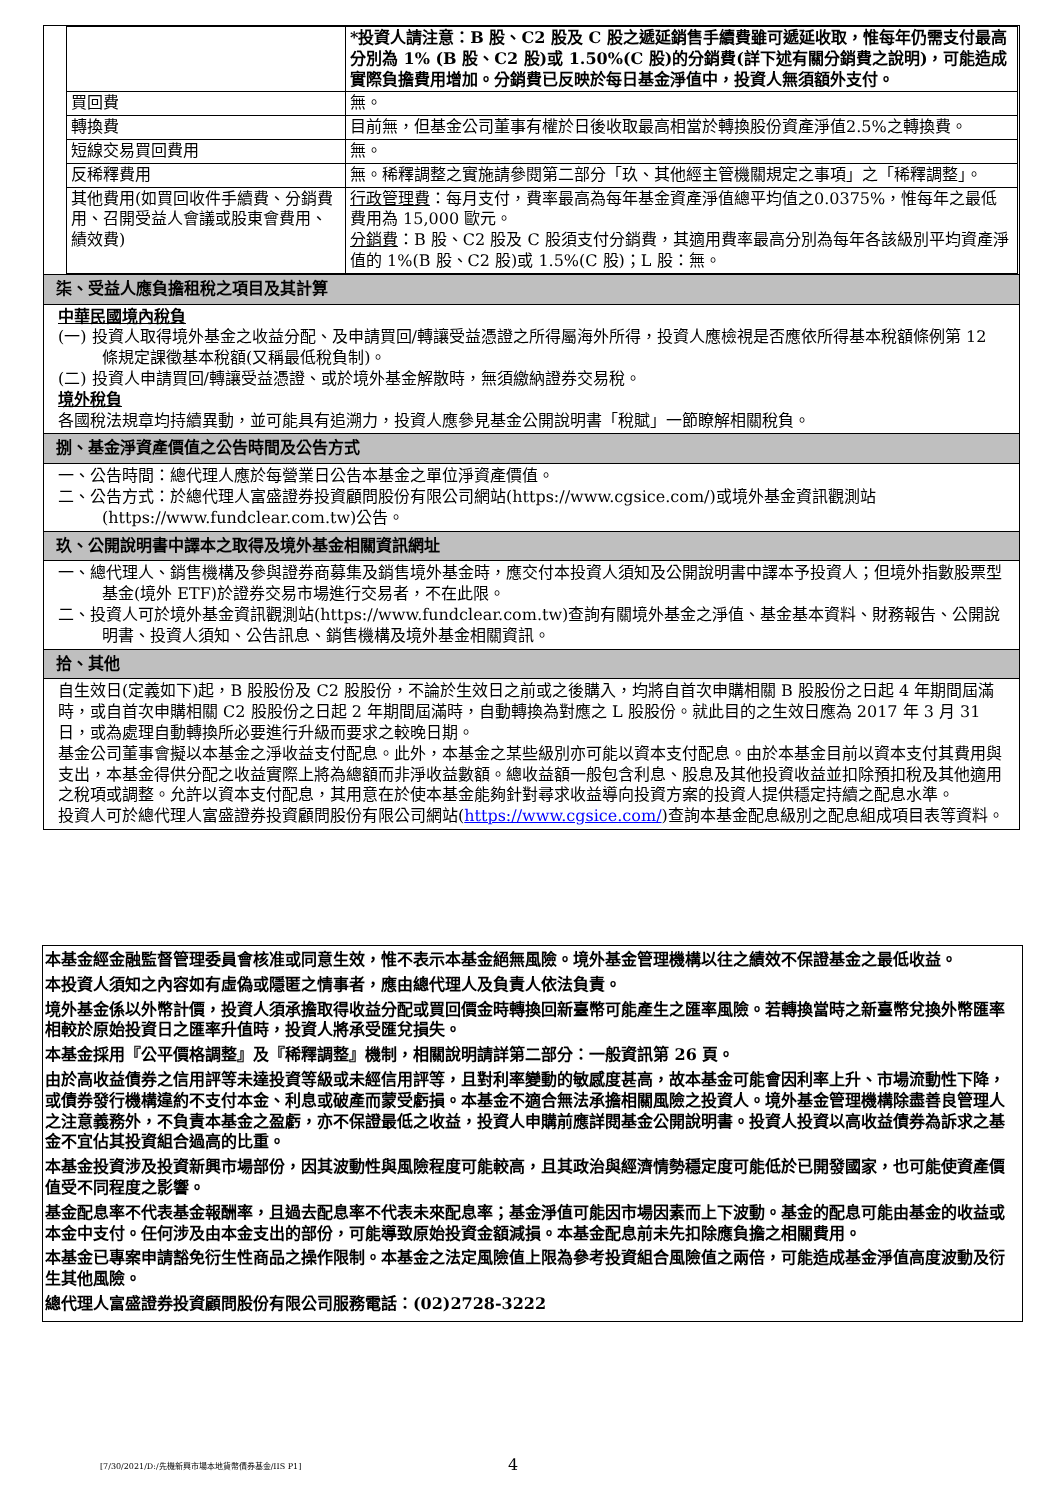| | *投資人請注意：B 股、C2 股及 C 股之遞延銷售手續費雖可遞延收取，惟每年仍需支付最高分別為 1% (B 股、C2 股)或 1.50%(C 股)的分銷費(詳下述有關分銷費之說明)，可能造成實際負擔費用增加。分銷費已反映於每日基金淨值中，投資人無須額外支付。 |
| 買回費 | 無。 |
| 轉換費 | 目前無，但基金公司董事有權於日後收取最高相當於轉換股份資產淨值2.5%之轉換費。 |
| 短線交易買回費用 | 無。 |
| 反稀釋費用 | 無。稀釋調整之實施請參閱第二部分「玖、其他經主管機關規定之事項」之「稀釋調整」。 |
| 其他費用(如買回收件手續費、分銷費用、召開受益人會議或股東會費用、績效費) | 行政管理費 ：每月支付，費率最高為每年基金資產淨值總平均值之0.0375%，惟每年之最低費用為 15,000 歐元。 分銷費 ：B 股、C2 股及 C 股須支付分銷費，其適用費率最高分別為每年各該級別平均資產淨值的 1%(B 股、C2 股)或 1.5%(C 股)；L 股：無。 |
柒、受益人應負擔租稅之項目及其計算
中華民國境內稅負
(一) 投資人取得境外基金之收益分配、及申請買回/轉讓受益憑證之所得屬海外所得，投資人應檢視是否應依所得基本稅額條例第 12 條規定課徵基本稅額(又稱最低稅負制)。
(二) 投資人申請買回/轉讓受益憑證、或於境外基金解散時，無須繳納證券交易稅。
境外稅負
各國稅法規章均持續異動，並可能具有追溯力，投資人應參見基金公開說明書「稅賦」一節瞭解相關稅負。
捌、基金淨資產價值之公告時間及公告方式
一、公告時間：總代理人應於每營業日公告本基金之單位淨資產價值。
二、公告方式：於總代理人富盛證券投資顧問股份有限公司網站(https://www.cgsice.com/)或境外基金資訊觀測站(https://www.fundclear.com.tw)公告。
玖、公開說明書中譯本之取得及境外基金相關資訊網址
一、總代理人、銷售機構及參與證券商募集及銷售境外基金時，應交付本投資人須知及公開說明書中譯本予投資人；但境外指數股票型基金(境外 ETF)於證券交易市場進行交易者，不在此限。
二、投資人可於境外基金資訊觀測站(https://www.fundclear.com.tw)查詢有關境外基金之淨值、基金基本資料、財務報告、公開說明書、投資人須知、公告訊息、銷售機構及境外基金相關資訊。
拾、其他
自生效日(定義如下)起，B 股股份及 C2 股股份，不論於生效日之前或之後購入，均將自首次申購相關 B 股股份之日起 4 年期間屆滿時，或自首次申購相關 C2 股股份之日起 2 年期間屆滿時，自動轉換為對應之 L 股股份。就此目的之生效日應為 2017 年 3 月 31 日，或為處理自動轉換所必要進行升級而要求之較晚日期。
基金公司董事會擬以本基金之淨收益支付配息。此外，本基金之某些級別亦可能以資本支付配息。由於本基金目前以資本支付其費用與支出，本基金得供分配之收益實際上將為總額而非淨收益數額。總收益額一般包含利息、股息及其他投資收益並扣除預扣稅及其他適用之稅項或調整。允許以資本支付配息，其用意在於使本基金能夠針對尋求收益導向投資方案的投資人提供穩定持續之配息水準。
投資人可於總代理人富盛證券投資顧問股份有限公司網站(https://www.cgsice.com/)查詢本基金配息級別之配息組成項目表等資料。
本基金經金融監督管理委員會核准或同意生效，惟不表示本基金絕無風險。境外基金管理機構以往之績效不保證基金之最低收益。
本投資人須知之內容如有虛偽或隱匿之情事者，應由總代理人及負責人依法負責。
境外基金係以外幣計價，投資人須承擔取得收益分配或買回價金時轉換回新臺幣可能產生之匯率風險。若轉換當時之新臺幣兌換外幣匯率相較於原始投資日之匯率升值時，投資人將承受匯兌損失。
本基金採用『公平價格調整』及『稀釋調整』機制，相關說明請詳第二部分：一般資訊第 26 頁。
由於高收益債券之信用評等未達投資等級或未經信用評等，且對利率變動的敏感度甚高，故本基金可能會因利率上升、市場流動性下降，或債券發行機構違約不支付本金、利息或破產而蒙受虧損。本基金不適合無法承擔相關風險之投資人。境外基金管理機構除盡善良管理人之注意義務外，不負責本基金之盈虧，亦不保證最低之收益，投資人申購前應詳閱基金公開說明書。投資人投資以高收益債券為訴求之基金不宜佔其投資組合過高的比重。
本基金投資涉及投資新興市場部份，因其波動性與風險程度可能較高，且其政治與經濟情勢穩定度可能低於已開發國家，也可能使資產價值受不同程度之影響。
基金配息率不代表基金報酬率，且過去配息率不代表未來配息率；基金淨值可能因市場因素而上下波動。基金的配息可能由基金的收益或本金中支付。任何涉及由本金支出的部份，可能導致原始投資金額減損。本基金配息前未先扣除應負擔之相關費用。
本基金已專案申請豁免衍生性商品之操作限制。本基金之法定風險值上限為參考投資組合風險值之兩倍，可能造成基金淨值高度波動及衍生其他風險。
總代理人富盛證券投資顧問股份有限公司服務電話：(02)2728-3222
[7/30/2021/D:/先機新興市場本地貨幣債券基金/IIS P1]
4